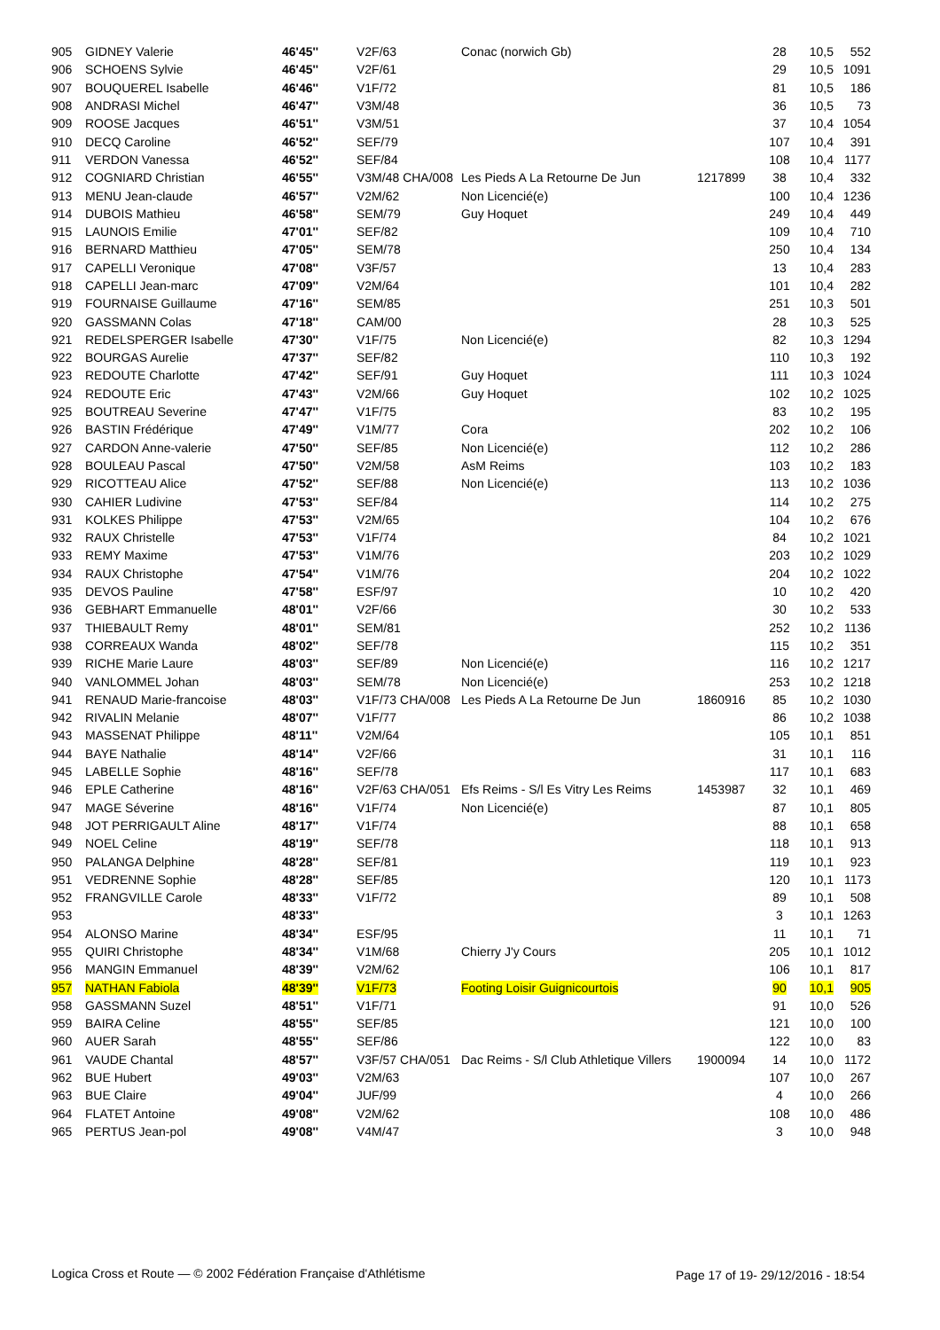| 905 | GIDNEY Valerie | 46'45'' | V2F/63 | Conac (norwich Gb) | | 28 | 10,5 | 552 |
| 906 | SCHOENS Sylvie | 46'45'' | V2F/61 | | | 29 | 10,5 | 1091 |
| 907 | BOUQUEREL Isabelle | 46'46'' | V1F/72 | | | 81 | 10,5 | 186 |
| 908 | ANDRASI Michel | 46'47'' | V3M/48 | | | 36 | 10,5 | 73 |
| 909 | ROOSE Jacques | 46'51'' | V3M/51 | | | 37 | 10,4 | 1054 |
| 910 | DECQ Caroline | 46'52'' | SEF/79 | | | 107 | 10,4 | 391 |
| 911 | VERDON Vanessa | 46'52'' | SEF/84 | | | 108 | 10,4 | 1177 |
| 912 | COGNIARD Christian | 46'55'' | V3M/48 CHA/008 | Les Pieds A La Retourne De Jun | 1217899 | 38 | 10,4 | 332 |
| 913 | MENU Jean-claude | 46'57'' | V2M/62 | Non Licencié(e) | | 100 | 10,4 | 1236 |
| 914 | DUBOIS Mathieu | 46'58'' | SEM/79 | Guy Hoquet | | 249 | 10,4 | 449 |
| 915 | LAUNOIS Emilie | 47'01'' | SEF/82 | | | 109 | 10,4 | 710 |
| 916 | BERNARD Matthieu | 47'05'' | SEM/78 | | | 250 | 10,4 | 134 |
| 917 | CAPELLI Veronique | 47'08'' | V3F/57 | | | 13 | 10,4 | 283 |
| 918 | CAPELLI Jean-marc | 47'09'' | V2M/64 | | | 101 | 10,4 | 282 |
| 919 | FOURNAISE Guillaume | 47'16'' | SEM/85 | | | 251 | 10,3 | 501 |
| 920 | GASSMANN Colas | 47'18'' | CAM/00 | | | 28 | 10,3 | 525 |
| 921 | REDELSPERGER Isabelle | 47'30'' | V1F/75 | Non Licencié(e) | | 82 | 10,3 | 1294 |
| 922 | BOURGAS Aurelie | 47'37'' | SEF/82 | | | 110 | 10,3 | 192 |
| 923 | REDOUTE Charlotte | 47'42'' | SEF/91 | Guy Hoquet | | 111 | 10,3 | 1024 |
| 924 | REDOUTE Eric | 47'43'' | V2M/66 | Guy Hoquet | | 102 | 10,2 | 1025 |
| 925 | BOUTREAU Severine | 47'47'' | V1F/75 | | | 83 | 10,2 | 195 |
| 926 | BASTIN Frédérique | 47'49'' | V1M/77 | Cora | | 202 | 10,2 | 106 |
| 927 | CARDON Anne-valerie | 47'50'' | SEF/85 | Non Licencié(e) | | 112 | 10,2 | 286 |
| 928 | BOULEAU Pascal | 47'50'' | V2M/58 | AsM Reims | | 103 | 10,2 | 183 |
| 929 | RICOTTEAU Alice | 47'52'' | SEF/88 | Non Licencié(e) | | 113 | 10,2 | 1036 |
| 930 | CAHIER Ludivine | 47'53'' | SEF/84 | | | 114 | 10,2 | 275 |
| 931 | KOLKES Philippe | 47'53'' | V2M/65 | | | 104 | 10,2 | 676 |
| 932 | RAUX Christelle | 47'53'' | V1F/74 | | | 84 | 10,2 | 1021 |
| 933 | REMY Maxime | 47'53'' | V1M/76 | | | 203 | 10,2 | 1029 |
| 934 | RAUX Christophe | 47'54'' | V1M/76 | | | 204 | 10,2 | 1022 |
| 935 | DEVOS Pauline | 47'58'' | ESF/97 | | | 10 | 10,2 | 420 |
| 936 | GEBHART Emmanuelle | 48'01'' | V2F/66 | | | 30 | 10,2 | 533 |
| 937 | THIEBAULT Remy | 48'01'' | SEM/81 | | | 252 | 10,2 | 1136 |
| 938 | CORREAUX Wanda | 48'02'' | SEF/78 | | | 115 | 10,2 | 351 |
| 939 | RICHE Marie Laure | 48'03'' | SEF/89 | Non Licencié(e) | | 116 | 10,2 | 1217 |
| 940 | VANLOMMEL Johan | 48'03'' | SEM/78 | Non Licencié(e) | | 253 | 10,2 | 1218 |
| 941 | RENAUD Marie-francoise | 48'03'' | V1F/73 CHA/008 | Les Pieds A La Retourne De Jun | 1860916 | 85 | 10,2 | 1030 |
| 942 | RIVALIN Melanie | 48'07'' | V1F/77 | | | 86 | 10,2 | 1038 |
| 943 | MASSENAT Philippe | 48'11'' | V2M/64 | | | 105 | 10,1 | 851 |
| 944 | BAYE Nathalie | 48'14'' | V2F/66 | | | 31 | 10,1 | 116 |
| 945 | LABELLE Sophie | 48'16'' | SEF/78 | | | 117 | 10,1 | 683 |
| 946 | EPLE Catherine | 48'16'' | V2F/63 CHA/051 | Efs Reims - S/l Es Vitry Les Reims | 1453987 | 32 | 10,1 | 469 |
| 947 | MAGE Séverine | 48'16'' | V1F/74 | Non Licencié(e) | | 87 | 10,1 | 805 |
| 948 | JOT PERRIGAULT Aline | 48'17'' | V1F/74 | | | 88 | 10,1 | 658 |
| 949 | NOEL Celine | 48'19'' | SEF/78 | | | 118 | 10,1 | 913 |
| 950 | PALANGA Delphine | 48'28'' | SEF/81 | | | 119 | 10,1 | 923 |
| 951 | VEDRENNE Sophie | 48'28'' | SEF/85 | | | 120 | 10,1 | 1173 |
| 952 | FRANGVILLE Carole | 48'33'' | V1F/72 | | | 89 | 10,1 | 508 |
| 953 | | 48'33'' | | | | 3 | 10,1 | 1263 |
| 954 | ALONSO Marine | 48'34'' | ESF/95 | | | 11 | 10,1 | 71 |
| 955 | QUIRI Christophe | 48'34'' | V1M/68 | Chierry J'y Cours | | 205 | 10,1 | 1012 |
| 956 | MANGIN Emmanuel | 48'39'' | V2M/62 | | | 106 | 10,1 | 817 |
| 957 | NATHAN Fabiola | 48'39'' | V1F/73 | Footing Loisir Guignicourtois | | 90 | 10,1 | 905 |
| 958 | GASSMANN Suzel | 48'51'' | V1F/71 | | | 91 | 10,0 | 526 |
| 959 | BAIRA Celine | 48'55'' | SEF/85 | | | 121 | 10,0 | 100 |
| 960 | AUER Sarah | 48'55'' | SEF/86 | | | 122 | 10,0 | 83 |
| 961 | VAUDE Chantal | 48'57'' | V3F/57 CHA/051 | Dac Reims - S/l Club Athletique Villers | 1900094 | 14 | 10,0 | 1172 |
| 962 | BUE Hubert | 49'03'' | V2M/63 | | | 107 | 10,0 | 267 |
| 963 | BUE Claire | 49'04'' | JUF/99 | | | 4 | 10,0 | 266 |
| 964 | FLATET Antoine | 49'08'' | V2M/62 | | | 108 | 10,0 | 486 |
| 965 | PERTUS Jean-pol | 49'08'' | V4M/47 | | | 3 | 10,0 | 948 |
Logica Cross et Route — © 2002 Fédération Française d'Athlétisme
Page 17 of 19- 29/12/2016 - 18:54